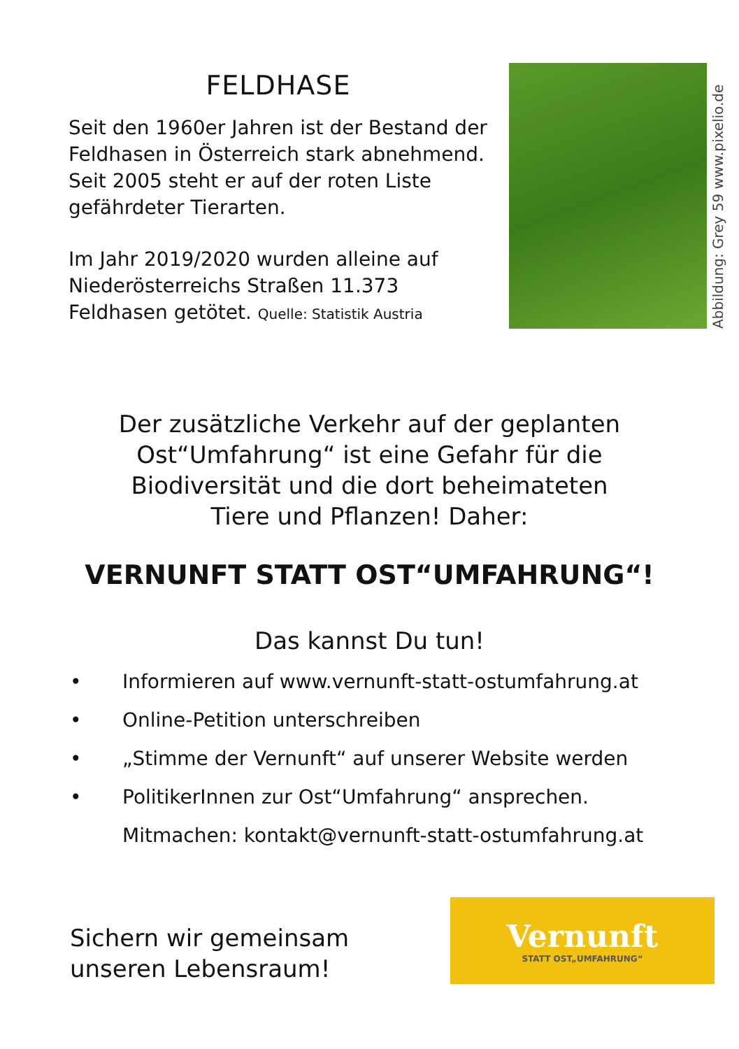FELDHASE
Seit den 1960er Jahren ist der Bestand der Feldhasen in Österreich stark abnehmend. Seit 2005 steht er auf der roten Liste gefährdeter Tierarten.
Im Jahr 2019/2020 wurden alleine auf Niederösterreichs Straßen 11.373 Feldhasen getötet. Quelle: Statistik Austria
Abbildung: Grey 59 www.pixelio.de
Der zusätzliche Verkehr auf der geplanten
Ost“Umfahrung“ ist eine Gefahr für die
Biodiversität und die dort beheimateten
Tiere und Pflanzen! Daher:
VERNUNFT STATT OST“UMFAHRUNG“!
Das kannst Du tun!
• Informieren auf www.vernunft-statt-ostumfahrung.at
• Online-Petition unterschreiben
• „Stimme der Vernunft“ auf unserer Website werden
• PolitikerInnen zur Ost“Umfahrung“ ansprechen.
Mitmachen: kontakt@vernunft-statt-ostumfahrung.at
Sichern wir gemeinsam
unseren Lebensraum!
Vernunft
STATT OST„UMFAHRUNG“